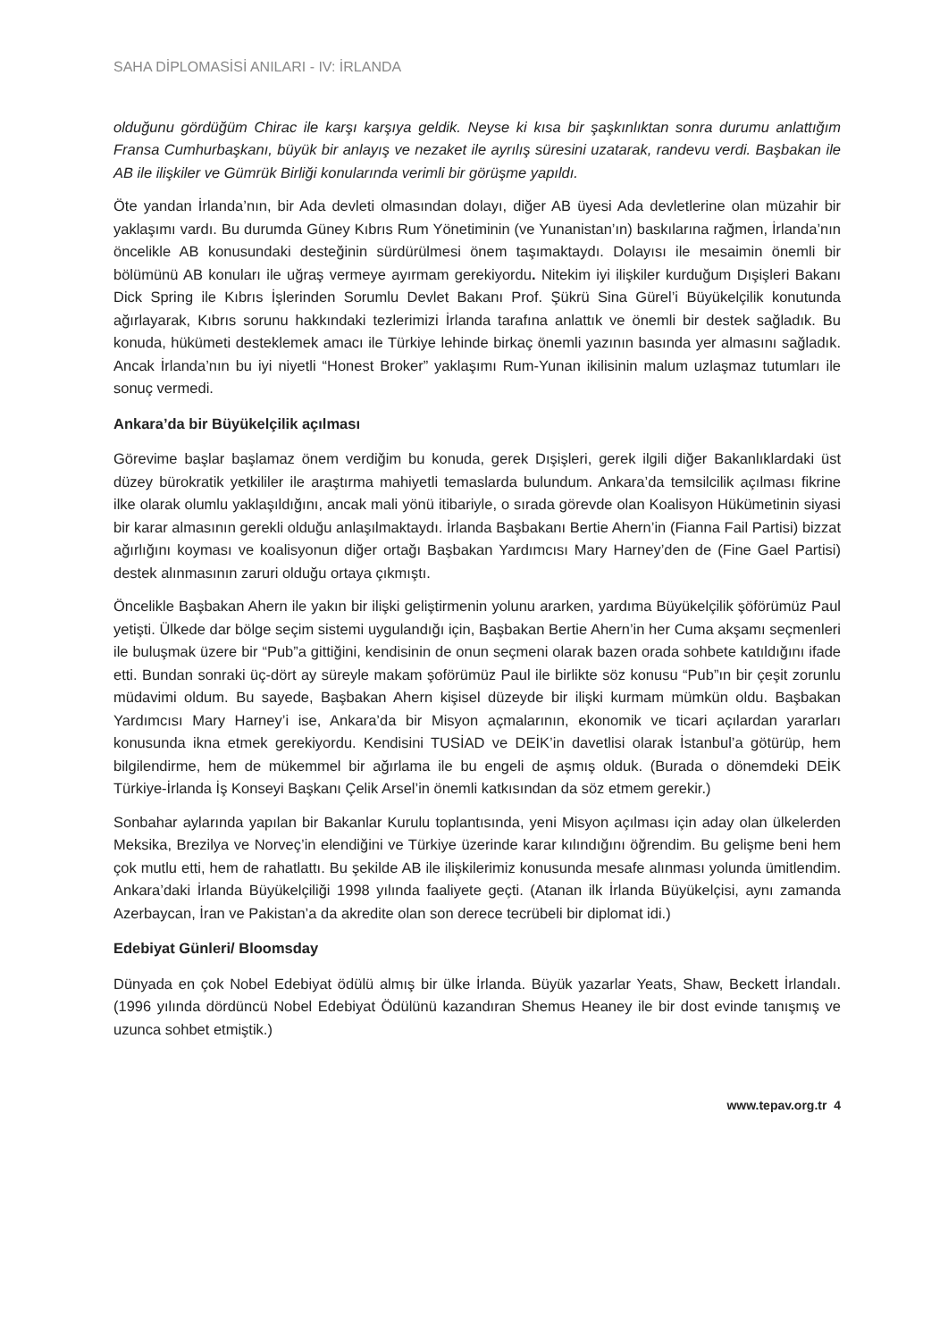SAHA DİPLOMASİSİ ANILARI - IV: İRLANDA
olduğunu gördüğüm Chirac ile karşı karşıya geldik. Neyse ki kısa bir şaşkınlıktan sonra durumu anlattığım Fransa Cumhurbaşkanı, büyük bir anlayış ve nezaket ile ayrılış süresini uzatarak, randevu verdi. Başbakan ile AB ile ilişkiler ve Gümrük Birliği konularında verimli bir görüşme yapıldı.
Öte yandan İrlanda’nın, bir Ada devleti olmasından dolayı, diğer AB üyesi Ada devletlerine olan müzahir bir yaklaşımı vardı. Bu durumda Güney Kıbrıs Rum Yönetiminin (ve Yunanistan’ın) baskılarına rağmen, İrlanda’nın öncelikle AB konusundaki desteğinin sürdürülmesi önem taşımaktaydı. Dolayısı ile mesaimin önemli bir bölümünü AB konuları ile uğraş vermeye ayırmam gerekiyordu. Nitekim iyi ilişkiler kurduğum Dışişleri Bakanı Dick Spring ile Kıbrıs İşlerinden Sorumlu Devlet Bakanı Prof. Şükrü Sina Gürel’i Büyükelçilik konutunda ağırlayarak, Kıbrıs sorunu hakkındaki tezlerimizi İrlanda tarafına anlattık ve önemli bir destek sağladık. Bu konuda, hükümeti desteklemek amacı ile Türkiye lehinde birkaç önemli yazının basında yer almasını sağladık. Ancak İrlanda’nın bu iyi niyetli “Honest Broker” yaklaşımı Rum-Yunan ikilisinin malum uzlaşmaz tutumları ile sonuç vermedi.
Ankara’da bir Büyükelçilik açılması
Görevime başlar başlamaz önem verdiğim bu konuda, gerek Dışişleri, gerek ilgili diğer Bakanlıklardaki üst düzey bürokratik yetkililer ile araştırma mahiyetli temaslarda bulundum. Ankara’da temsilcilik açılması fikrine ilke olarak olumlu yaklaşıldığını, ancak mali yönü itibariyle, o sırada görevde olan Koalisyon Hükümetinin siyasi bir karar almasının gerekli olduğu anlaşılmaktaydı. İrlanda Başbakanı Bertie Ahern’in (Fianna Fail Partisi) bizzat ağırlığını koyması ve koalisyonun diğer ortağı Başbakan Yardımcısı Mary Harney’den de (Fine Gael Partisi) destek alınmasının zaruri olduğu ortaya çıkmıştı.
Öncelikle Başbakan Ahern ile yakın bir ilişki geliştirmenin yolunu ararken, yardıma Büyükelçilik şöförümüz Paul yetişti. Ülkede dar bölge seçim sistemi uygulandığı için, Başbakan Bertie Ahern’in her Cuma akşamı seçmenleri ile buluşmak üzere bir “Pub”a gittiğini, kendisinin de onun seçmeni olarak bazen orada sohbete katıldığını ifade etti. Bundan sonraki üç-dört ay süreyle makam şoförümüz Paul ile birlikte söz konusu “Pub”ın bir çeşit zorunlu müdavimi oldum. Bu sayede, Başbakan Ahern kişisel düzeyde bir ilişki kurmam mümkün oldu. Başbakan Yardımcısı Mary Harney’i ise, Ankara’da bir Misyon açmalarının, ekonomik ve ticari açılardan yararları konusunda ikna etmek gerekiyordu. Kendisini TUSİAD ve DEİK’in davetlisi olarak İstanbul’a götürüp, hem bilgilendirme, hem de mükemmel bir ağırlama ile bu engeli de aşmış olduk. (Burada o dönemdeki DEİK Türkiye-İrlanda İş Konseyi Başkanı Çelik Arsel’in önemli katkısından da söz etmem gerekir.)
Sonbahar aylarında yapılan bir Bakanlar Kurulu toplantısında, yeni Misyon açılması için aday olan ülkelerden Meksika, Brezilya ve Norveç’in elendiğini ve Türkiye üzerinde karar kılındığını öğrendim. Bu gelişme beni hem çok mutlu etti, hem de rahatlattı. Bu şekilde AB ile ilişkilerimiz konusunda mesafe alınması yolunda ümitlendim. Ankara’daki İrlanda Büyükelçiliği 1998 yılında faaliyete geçti. (Atanan ilk İrlanda Büyükelçisi, aynı zamanda Azerbaycan, İran ve Pakistan’a da akredite olan son derece tecrübeli bir diplomat idi.)
Edebiyat Günleri/ Bloomsday
Dünyada en çok Nobel Edebiyat ödülü almış bir ülke İrlanda. Büyük yazarlar Yeats, Shaw, Beckett İrlandalı. (1996 yılında dördüncü Nobel Edebiyat Ödülünü kazandıran Shemus Heaney ile bir dost evinde tanışmış ve uzunca sohbet etmiştik.)
www.tepav.org.tr 4